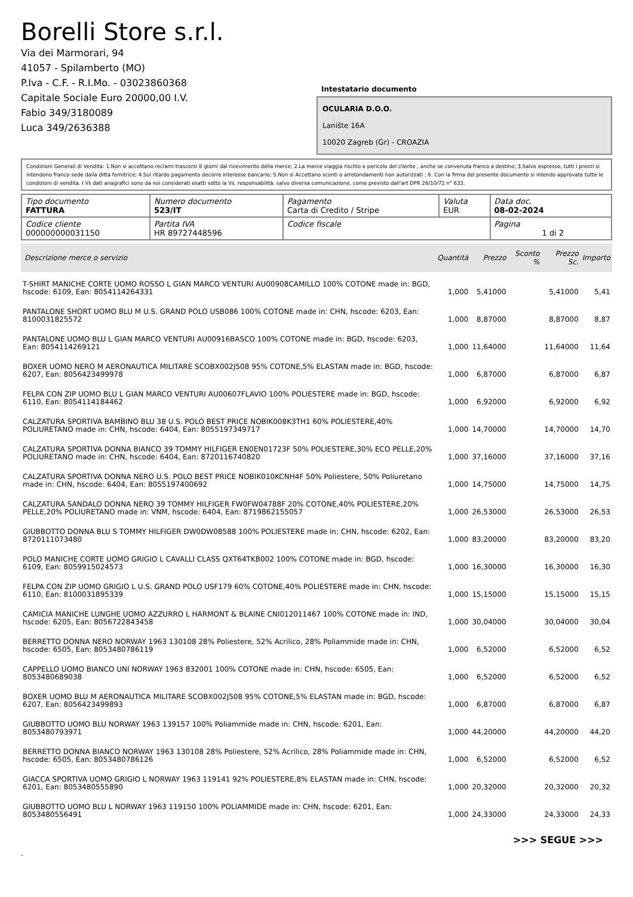Borelli Store s.r.l.
Via dei Marmorari, 94
41057 - Spilamberto (MO)
P.Iva - C.F. - R.I.Mo. - 03023860368
Capitale Sociale Euro 20000,00 I.V.
Fabio 349/3180089
Luca 349/2636388
Intestatario documento
OCULARIA D.O.O.
Lanište 16A
10020 Zagreb (Gr) - CROAZIA
Condizioni Generali di Vendita: 1.Non si accettano reclami trascorsi 8 giorni dal ricevimento della merce; 2.La merce viaggia rischio e pericolo del cliente , anche se convenuta franco a destino; 3.Salvo espresso, tutti i prezzi si intendono franco sede dalla ditta fornitrice; 4.Sul ritardo pagamento decorre interesse bancario; 5.Non si Accettano sconti o arrotondamenti non autorizzati ; 6. Con la firma del presente documento si intendo approvate tutte le condizioni di vendita. I Vs dati anagrafici sono da noi considerati esatti sotto la Vs. responsabilità, salvo diversa comunicazione, come previsto dall'art DPR 26/10/72 n° 633.
| Tipo documento FATTURA | Numero documento 523/IT | Pagamento Carta di Credito / Stripe | Valuta EUR | Data doc. 08-02-2024 |
| Codice cliente 000000000031150 | Partita IVA HR 89727448596 | Codice fiscale | | Pagina 1 di 2 |
| Descrizione merce o servizio | Quantità | Prezzo | Sconto % | Prezzo Sc. | Importo |
| --- | --- | --- | --- | --- | --- |
| T-SHIRT MANICHE CORTE UOMO ROSSO L GIAN MARCO VENTURI AU00908CAMILLO 100% COTONE made in: BGD, hscode: 6109, Ean: 8054114264331 | 1,000 | 5,41000 | | 5,41000 | 5,41 |
| PANTALONE SHORT UOMO BLU M U.S. GRAND POLO USB086 100% COTONE made in: CHN, hscode: 6203, Ean: 8100031825572 | 1,000 | 8,87000 | | 8,87000 | 8,87 |
| PANTALONE UOMO BLU L GIAN MARCO VENTURI AU00916BASCO 100% COTONE made in: BGD, hscode: 6203, Ean: 8054114269121 | 1,000 | 11,64000 | | 11,64000 | 11,64 |
| BOXER UOMO NERO M AERONAUTICA MILITARE SCOBX002J508 95% COTONE,5% ELASTAN made in: BGD, hscode: 6207, Ean: 8056423499978 | 1,000 | 6,87000 | | 6,87000 | 6,87 |
| FELPA CON ZIP UOMO BLU L GIAN MARCO VENTURI AU00607FLAVIO 100% POLIESTERE made in: BGD, hscode: 6110, Ean: 8054114184462 | 1,000 | 6,92000 | | 6,92000 | 6,92 |
| CALZATURA SPORTIVA BAMBINO BLU 38 U.S. POLO BEST PRICE NOBIK008K3TH1 60% POLIESTERE,40% POLIURETANO made in: CHN, hscode: 6404, Ean: 8055197349717 | 1,000 | 14,70000 | | 14,70000 | 14,70 |
| CALZATURA SPORTIVA DONNA BIANCO 39 TOMMY HILFIGER EN0EN01723F 50% POLIESTERE,30% ECO PELLE,20% POLIURETANO made in: CHN, hscode: 6404, Ean: 8720116740820 | 1,000 | 37,16000 | | 37,16000 | 37,16 |
| CALZATURA SPORTIVA DONNA NERO U.S. POLO BEST PRICE NOBIK010KCNH4F 50% Poliestere, 50% Poliuretano made in: CHN, hscode: 6404, Ean: 8055197400692 | 1,000 | 14,75000 | | 14,75000 | 14,75 |
| CALZATURA SANDALO DONNA NERO 39 TOMMY HILFIGER FW0FW04788F 20% COTONE,40% POLIESTERE,20% PELLE,20% POLIURETANO made in: VNM, hscode: 6404, Ean: 8719862155057 | 1,000 | 26,53000 | | 26,53000 | 26,53 |
| GIUBBOTTO DONNA BLU S TOMMY HILFIGER DW0DW08588 100% POLIESTERE made in: CHN, hscode: 6202, Ean: 8720111073480 | 1,000 | 83,20000 | | 83,20000 | 83,20 |
| POLO MANICHE CORTE UOMO GRIGIO L CAVALLI CLASS QXT64TKB002 100% COTONE made in: BGD, hscode: 6109, Ean: 8059915024573 | 1,000 | 16,30000 | | 16,30000 | 16,30 |
| FELPA CON ZIP UOMO GRIGIO L U.S. GRAND POLO USF179 60% COTONE,40% POLIESTERE made in: CHN, hscode: 6110, Ean: 8100031895339 | 1,000 | 15,15000 | | 15,15000 | 15,15 |
| CAMICIA MANICHE LUNGHE UOMO AZZURRO L HARMONT & BLAINE CNI012011467 100% COTONE made in: IND, hscode: 6205, Ean: 8056722843458 | 1,000 | 30,04000 | | 30,04000 | 30,04 |
| BERRETTO DONNA NERO NORWAY 1963 130108 28% Poliestere, 52% Acrilico, 28% Poliammide made in: CHN, hscode: 6505, Ean: 8053480786119 | 1,000 | 6,52000 | | 6,52000 | 6,52 |
| CAPPELLO UOMO BIANCO UNI NORWAY 1963 832001 100% COTONE made in: CHN, hscode: 6505, Ean: 8053480689038 | 1,000 | 6,52000 | | 6,52000 | 6,52 |
| BOXER UOMO BLU M AERONAUTICA MILITARE SCOBX002J508 95% COTONE,5% ELASTAN made in: BGD, hscode: 6207, Ean: 8056423499893 | 1,000 | 6,87000 | | 6,87000 | 6,87 |
| GIUBBOTTO UOMO BLU NORWAY 1963 139157 100% Poliammide made in: CHN, hscode: 6201, Ean: 8053480793971 | 1,000 | 44,20000 | | 44,20000 | 44,20 |
| BERRETTO DONNA BIANCO NORWAY 1963 130108 28% Poliestere, 52% Acrilico, 28% Poliammide made in: CHN, hscode: 6505, Ean: 8053480786126 | 1,000 | 6,52000 | | 6,52000 | 6,52 |
| GIACCA SPORTIVA UOMO GRIGIO L NORWAY 1963 119141 92% POLIESTERE,8% ELASTAN made in: CHN, hscode: 6201, Ean: 8053480555890 | 1,000 | 20,32000 | | 20,32000 | 20,32 |
| GIUBBOTTO UOMO BLU L NORWAY 1963 119150 100% POLIAMMIDE made in: CHN, hscode: 6201, Ean: 8053480556491 | 1,000 | 24,33000 | | 24,33000 | 24,33 |
>>> SEGUE >>>
-